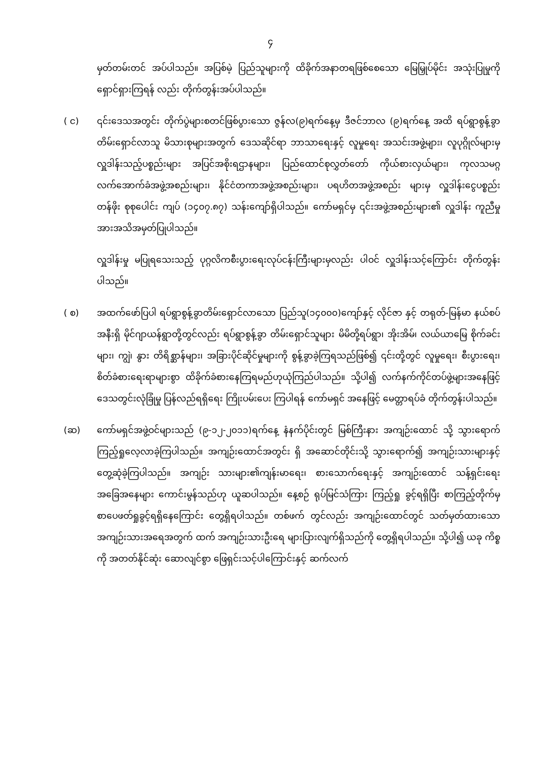၄
မှတ်တမ်းတင် အပ်ပါသည်။ အပြစ်မဲ့ ပြည်သူများကို ထိခိုက်အနာတရဖြစ်စေသော မြေမြှုပ်မိုင်း အသုံးပြုမှုကို ရှောင်ရှားကြရန် လည်း တိုက်တွန်းအပ်ပါသည်။
( င) ၎င်းဒေသအတွင်း တိုက်ပွဲများစတင်ဖြစ်ပွားသော ဇွန်လ(၉)ရက်နေ့မှ ဒီဇင်ဘာလ (၉)ရက်နေ့ အထိ ရပ်ရွာစွန့်ခွာတိမ်းရှောင်လာသူ မိသားစုများအတွက် ဒေသဆိုင်ရာ ဘာသာရေးနှင့် လူမှုရေး အသင်းအဖွဲ့များ၊ လူပုဂ္ဂိုလ်များမှ လှူဒါန်းသည့်ပစ္စည်းများ အပြင်အစိုးရဌာနများ၊ ပြည်ထောင်စုလွှတ်တော် ကိုယ်စားလှယ်များ၊ ကုလသမဂ္ဂ လက်အောက်ခံအဖွဲ့အစည်းများ၊ နိုင်ငံတကာအဖွဲ့အစည်းများ၊ ပရဟိတအဖွဲ့အစည်း များမှ လှူဒါန်းငွေပစ္စည်း တန်ဖိုး စုစုပေါင်း ကျပ် (၁၄၀၇.၈၇) သန်းကျော်ရှိပါသည်။ ကော်မရှင်မှ ၎င်းအဖွဲ့အစည်းများ၏ လှူဒါန်း ကူညီမှုအားအသိအမှတ်ပြုပါသည်။
လှူဒါန်းမှု မပြုရသေးသည့် ပုဂ္ဂလိကစီးပွားရေးလုပ်ငန်းကြီးများမှလည်း ပါဝင် လှူဒါန်းသင့်ကြောင်း တိုက်တွန်းပါသည်။
( စ) အထက်ဖော်ပြပါ ရပ်ရွာစွန့်ခွာတိမ်းရှောင်လာသော ပြည်သူ(၁၄၀၀၀)ကျော်နှင့် လိုင်ဇာ နှင့် တရုတ်-မြန်မာ နယ်စပ်အနီးရှိ မိုင်ဂျာယန်ရွာတို့တွင်လည်း ရပ်ရွာစွန့်ခွာ တိမ်းရှောင်သူများ မိမိတို့ရပ်ရွာ၊ အိုးအိမ်၊ လယ်ယာမြေ စိုက်ခင်းများ၊ ကျွဲ၊ နွား တိရိစ္ဆာန်များ၊ အခြားပိုင်ဆိုင်မှုများကို စွန့်ခွာခဲ့ကြရသည်ဖြစ်၍ ၎င်းတို့တွင် လူမှုရေး၊ စီးပွားရေး၊ စိတ်ခံစားရေးရာများစွာ ထိခိုက်ခံစားနေကြရမည်ဟုယုံကြည်ပါသည်။ သို့ပါ၍ လက်နက်ကိုင်တပ်ဖွဲ့များအနေဖြင့် ဒေသတွင်းလုံခြုံမှု ပြန်လည်ရရှိရေး ကြိုးပမ်းပေး ကြပါရန် ကော်မရှင် အနေဖြင့် မေတ္တာရပ်ခံ တိုက်တွန်းပါသည်။
(ဆ) ကော်မရှင်အဖွဲ့ဝင်များသည် (၉-၁၂-၂၀၁၁)ရက်နေ့ နံနက်ပိုင်းတွင် မြစ်ကြီးနား အကျဉ်းထောင် သို့ သွားရောက်ကြည့်ရှုလေ့လာခဲ့ကြပါသည်။ အကျဉ်းထောင်အတွင်း ရှိ အဆောင်တိုင်းသို့ သွားရောက်၍ အကျဉ်းသားများနှင့် တွေ့ဆုံခဲ့ကြပါသည်။ အကျဉ်း သားများ၏ကျန်းမာရေး၊ စားသောက်ရေးနှင့် အကျဉ်းထောင် သန့်ရှင်းရေး အခြေအနေများ ကောင်းမွန်သည်ဟု ယူဆပါသည်။ နေ့စဉ် ရုပ်မြင်သံကြား ကြည့်ရှု ခွင့်ရရှိပြီး စာကြည့်တိုက်မှ စာပေဖတ်ရှုခွင့်ရရှိနေကြောင်း တွေ့ရှိရပါသည်။ တစ်ဖက် တွင်လည်း အကျဉ်းထောင်တွင် သတ်မှတ်ထားသော အကျဉ်းသားအရေအတွက် ထက် အကျဉ်းသားဦးရေ များပြားလျက်ရှိသည်ကို တွေ့ရှိရပါသည်။ သို့ပါ၍ ယခု ကိစ္စကို အတတ်နိုင်ဆုံး ဆောလျင်စွာ ဖြေရှင်းသင့်ပါကြောင်းနှင့် ဆက်လက်